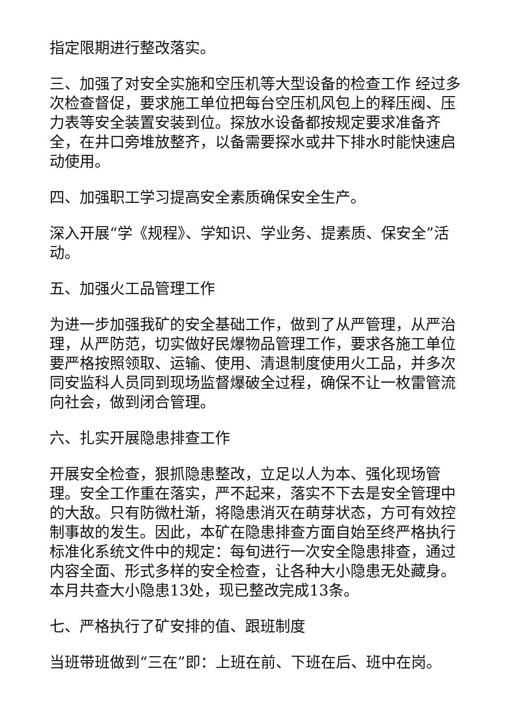指定限期进行整改落实。
三、加强了对安全实施和空压机等大型设备的检查工作 经过多次检查督促，要求施工单位把每台空压机风包上的释压阀、压力表等安全装置安装到位。探放水设备都按规定要求准备齐全，在井口旁堆放整齐，以备需要探水或井下排水时能快速启动使用。
四、加强职工学习提高安全素质确保安全生产。
深入开展“学《规程》、学知识、学业务、提素质、保安全”活动。
五、加强火工品管理工作
为进一步加强我矿的安全基础工作，做到了从严管理，从严治理，从严防范，切实做好民爆物品管理工作，要求各施工单位要严格按照领取、运输、使用、清退制度使用火工品，并多次同安监科人员同到现场监督爆破全过程，确保不让一枚雷管流向社会，做到闭合管理。
六、扎实开展隐患排查工作
开展安全检查，狠抓隐患整改，立足以人为本、强化现场管理。安全工作重在落实，严不起来，落实不下去是安全管理中的大敌。只有防微杜渐，将隐患消灭在萌芽状态，方可有效控制事故的发生。因此，本矿在隐患排查方面自始至终严格执行标准化系统文件中的规定：每旬进行一次安全隐患排查，通过内容全面、形式多样的安全检查，让各种大小隐患无处藏身。本月共查大小隐患13处，现已整改完成13条。
七、严格执行了矿安排的值、跟班制度
当班带班做到“三在”即：上班在前、下班在后、班中在岗。